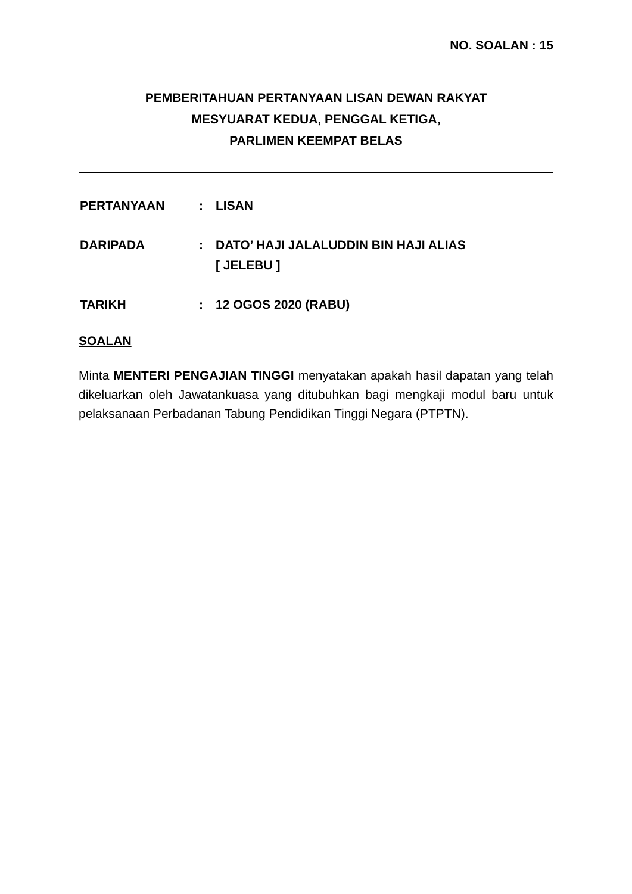NO. SOALAN : 15
PEMBERITAHUAN PERTANYAAN LISAN DEWAN RAKYAT
MESYUARAT KEDUA, PENGGAL KETIGA,
PARLIMEN KEEMPAT BELAS
| PERTANYAAN | : | LISAN |
| DARIPADA | : | DATO’ HAJI JALALUDDIN BIN HAJI ALIAS [ JELEBU ] |
| TARIKH | : | 12 OGOS 2020 (RABU) |
SOALAN
Minta MENTERI PENGAJIAN TINGGI menyatakan apakah hasil dapatan yang telah dikeluarkan oleh Jawatankuasa yang ditubuhkan bagi mengkaji modul baru untuk pelaksanaan Perbadanan Tabung Pendidikan Tinggi Negara (PTPTN).